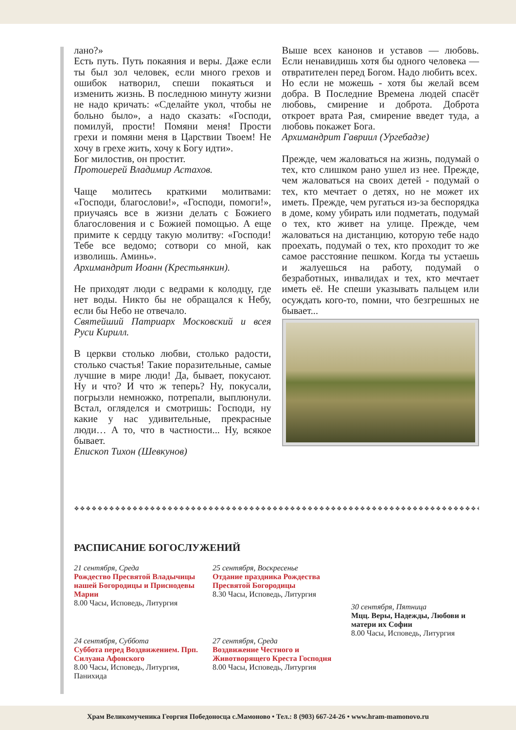лано?»
Есть путь. Путь покаяния и веры. Даже если ты был зол человек, если много грехов и ошибок натворил, спеши покаяться и изменить жизнь. В последнюю минуту жизни не надо кричать: «Сделайте укол, чтобы не больно было», а надо сказать: «Господи, помилуй, прости! Помяни меня! Прости грехи и помяни меня в Царствии Твоем! Не хочу в грехе жить, хочу к Богу идти».
Бог милостив, он простит.
Протоиерей Владимир Астахов.
Чаще молитесь краткими молитвами: «Господи, благослови!», «Господи, помоги!», приучаясь все в жизни делать с Божиего благословения и с Божией помощью. А еще примите к сердцу такую молитву: «Господи! Тебе все ведомо; сотвори со мной, как изволишь. Аминь».
Архимандрит Иоанн (Крестьянкин).
Не приходят люди с ведрами к колодцу, где нет воды. Никто бы не обращался к Небу, если бы Небо не отвечало.
Святейший Патриарх Московский и всея Руси Кирилл.
В церкви столько любви, столько радости, столько счастья! Такие поразительные, самые лучшие в мире люди! Да, бывает, покусают. Ну и что? И что ж теперь? Ну, покусали, погрызли немножко, потрепали, выплюнули. Встал, огляделся и смотришь: Господи, ну какие у нас удивительные, прекрасные люди… А то, что в частности... Ну, всякое бывает.
Епископ Тихон (Шевкунов)
Выше всех канонов и уставов — любовь. Если ненавидишь хотя бы одного человека — отвратителен перед Богом. Надо любить всех.
Но если не можешь - хотя бы желай всем добра. В Последние Времена людей спасёт любовь, смирение и доброта. Доброта откроет врата Рая, смирение введет туда, а любовь покажет Бога.
Архимандрит Гавриил (Ургебадзе)
Прежде, чем жаловаться на жизнь, подумай о тех, кто слишком рано ушел из нее. Прежде, чем жаловаться на своих детей - подумай о тех, кто мечтает о детях, но не может их иметь. Прежде, чем ругаться из-за беспорядка в доме, кому убирать или подметать, подумай о тех, кто живет на улице. Прежде, чем жаловаться на дистанцию, которую тебе надо проехать, подумай о тех, кто проходит то же самое расстояние пешком. Когда ты устаешь и жалуешься на работу, подумай о безработных, инвалидах и тех, кто мечтает иметь её. Не спеши указывать пальцем или осуждать кого-то, помни, что безгрешных не бывает...
❖❖❖❖❖❖❖❖❖❖❖❖❖❖❖❖❖❖❖❖❖❖❖❖❖❖❖❖❖❖❖❖❖❖❖❖❖❖❖❖❖❖❖❖❖❖❖❖❖❖❖❖❖❖❖❖❖❖❖❖❖❖❖❖❖❖❖❖❖❖❖❖❖❖❖❖❖❖❖❖
РАСПИСАНИЕ БОГОСЛУЖЕНИЙ
21 сентября, Среда
Рождество Пресвятой Владычицы нашей Богородицы и Приснодевы Марии
8.00 Часы, Исповедь, Литургия
24 сентября, Суббота
Суббота перед Воздвижением. Прп. Силуана Афонского
8.00 Часы, Исповедь, Литургия, Панихида
25 сентября, Воскресенье
Отдание праздника Рождества Пресвятой Богородицы
8.30 Часы, Исповедь, Литургия
27 сентября, Среда
Воздвижение Честного и Животворящего Креста Господня
8.00 Часы, Исповедь, Литургия
30 сентября, Пятница
Мцц. Веры, Надежды, Любови и матери их Софии
8.00 Часы, Исповедь, Литургия
Храм Великомученика Георгия Победоносца с.Мамоново • Тел.: 8 (903) 667-24-26 • www.hram-mamonovo.ru